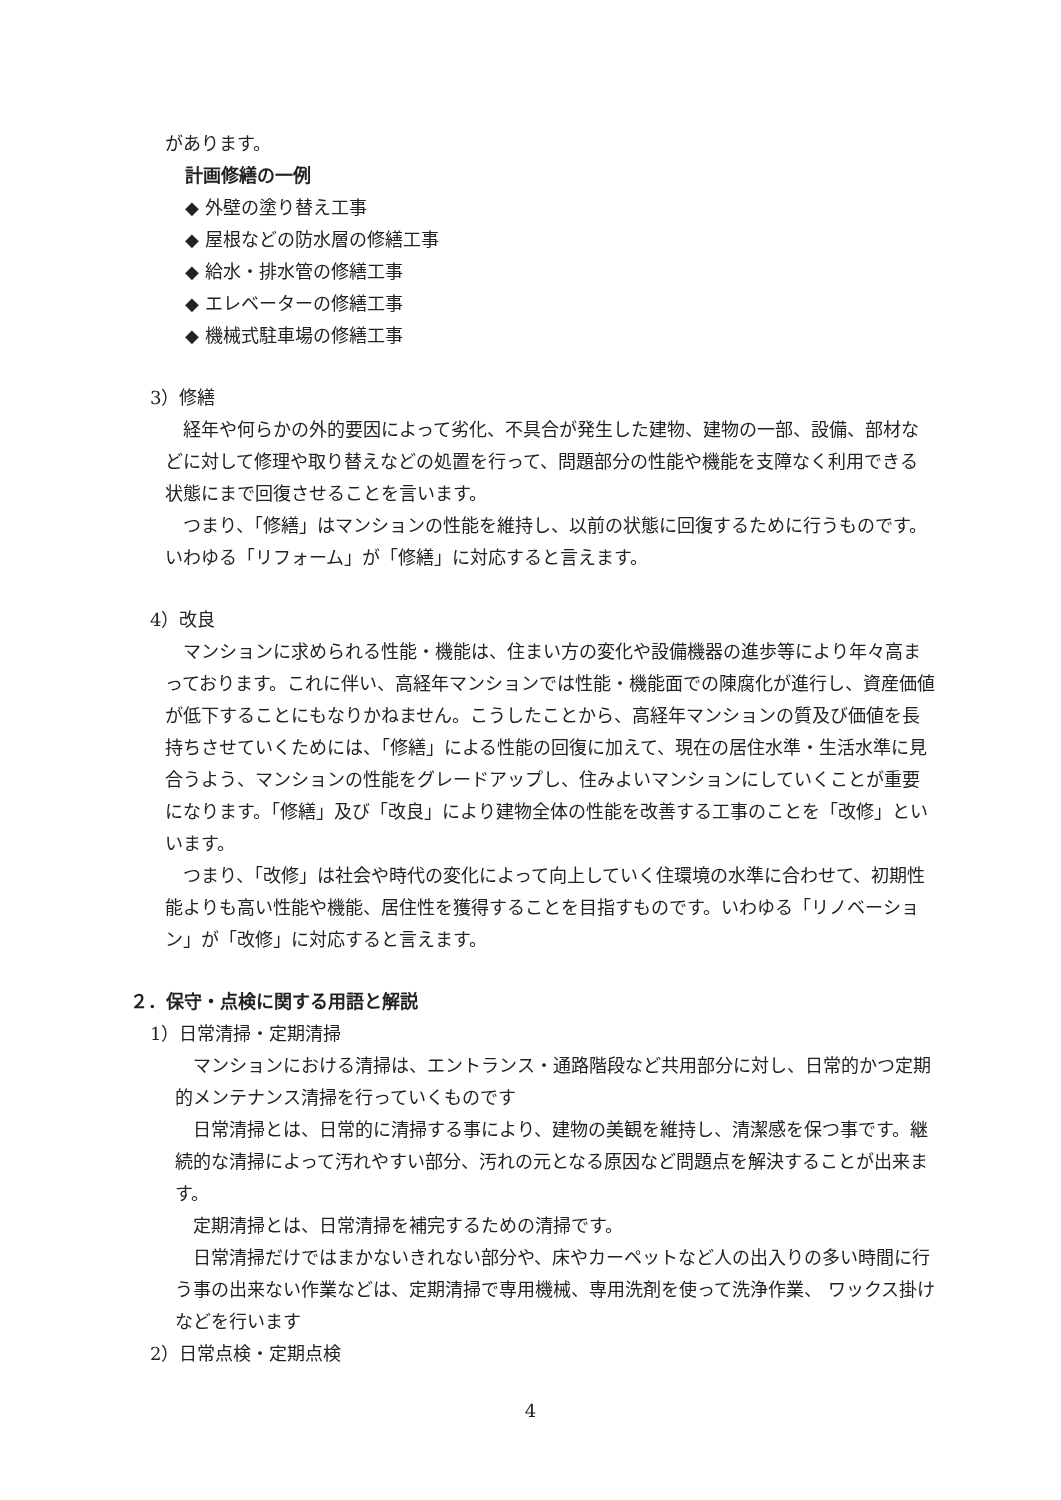があります。
計画修繕の一例
◆ 外壁の塗り替え工事
◆ 屋根などの防水層の修繕工事
◆ 給水・排水管の修繕工事
◆ エレベーターの修繕工事
◆ 機械式駐車場の修繕工事
3）修繕
　経年や何らかの外的要因によって劣化、不具合が発生した建物、建物の一部、設備、部材などに対して修理や取り替えなどの処置を行って、問題部分の性能や機能を支障なく利用できる状態にまで回復させることを言います。
　つまり、「修繕」はマンションの性能を維持し、以前の状態に回復するために行うものです。いわゆる「リフォーム」が「修繕」に対応すると言えます。
4）改良
　マンションに求められる性能・機能は、住まい方の変化や設備機器の進歩等により年々高まっております。これに伴い、高経年マンションでは性能・機能面での陳腐化が進行し、資産価値が低下することにもなりかねません。こうしたことから、高経年マンションの質及び価値を長持ちさせていくためには、「修繕」による性能の回復に加えて、現在の居住水準・生活水準に見合うよう、マンションの性能をグレードアップし、住みよいマンションにしていくことが重要になります。「修繕」及び「改良」により建物全体の性能を改善する工事のことを「改修」といいます。
　つまり、「改修」は社会や時代の変化によって向上していく住環境の水準に合わせて、初期性能よりも高い性能や機能、居住性を獲得することを目指すものです。いわゆる「リノベーション」が「改修」に対応すると言えます。
２．保守・点検に関する用語と解説
1）日常清掃・定期清掃
　マンションにおける清掃は、エントランス・通路階段など共用部分に対し、日常的かつ定期的メンテナンス清掃を行っていくものです
　日常清掃とは、日常的に清掃する事により、建物の美観を維持し、清潔感を保つ事です。継続的な清掃によって汚れやすい部分、汚れの元となる原因など問題点を解決することが出来ます。
　定期清掃とは、日常清掃を補完するための清掃です。
　日常清掃だけではまかないきれない部分や、床やカーペットなど人の出入りの多い時間に行う事の出来ない作業などは、定期清掃で専用機械、専用洗剤を使って洗浄作業、 ワックス掛けなどを行います
2）日常点検・定期点検
4